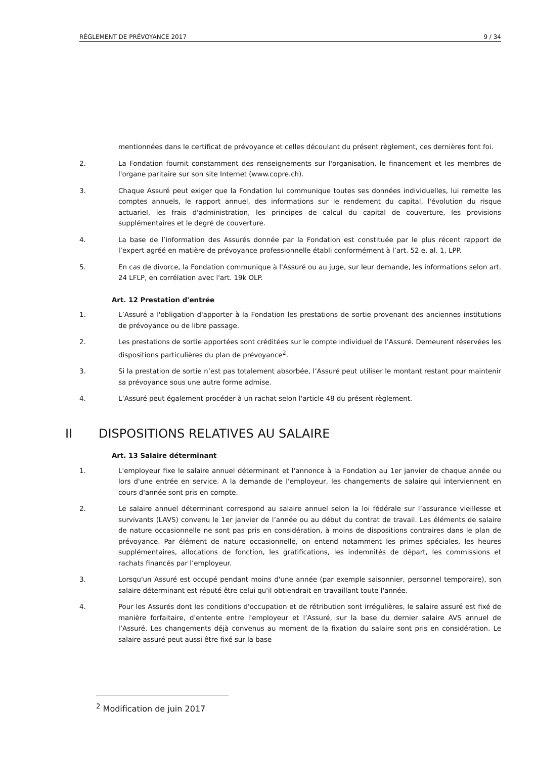RÈGLEMENT DE PRÉVOYANCE 2017 9 / 34
mentionnées dans le certificat de prévoyance et celles découlant du présent règlement, ces dernières font foi.
2. La Fondation fournit constamment des renseignements sur l'organisation, le financement et les membres de l'organe paritaire sur son site Internet (www.copre.ch).
3. Chaque Assuré peut exiger que la Fondation lui communique toutes ses données individuelles, lui remette les comptes annuels, le rapport annuel, des informations sur le rendement du capital, l'évolution du risque actuariel, les frais d'administration, les principes de calcul du capital de couverture, les provisions supplémentaires et le degré de couverture.
4. La base de l’information des Assurés donnée par la Fondation est constituée par le plus récent rapport de l’expert agréé en matière de prévoyance professionnelle établi conformément à l’art. 52 e, al. 1, LPP.
5. En cas de divorce, la Fondation communique à l'Assuré ou au juge, sur leur demande, les informations selon art. 24 LFLP, en corrélation avec l'art. 19k OLP.
Art. 12 Prestation d'entrée
1. L’Assuré a l'obligation d'apporter à la Fondation les prestations de sortie provenant des anciennes institutions de prévoyance ou de libre passage.
2. Les prestations de sortie apportées sont créditées sur le compte individuel de l’Assuré. Demeurent réservées les dispositions particulières du plan de prévoyance<sup>2</sup>.
3. Si la prestation de sortie n’est pas totalement absorbée, l’Assuré peut utiliser le montant restant pour maintenir sa prévoyance sous une autre forme admise.
4. L’Assuré peut également procéder à un rachat selon l'article 48 du présent règlement.
II DISPOSITIONS RELATIVES AU SALAIRE
Art. 13 Salaire déterminant
1. L'employeur fixe le salaire annuel déterminant et l'annonce à la Fondation au 1er janvier de chaque année ou lors d'une entrée en service. A la demande de l'employeur, les changements de salaire qui interviennent en cours d'année sont pris en compte.
2. Le salaire annuel déterminant correspond au salaire annuel selon la loi fédérale sur l’assurance vieillesse et survivants (LAVS) convenu le 1er janvier de l’année ou au début du contrat de travail. Les éléments de salaire de nature occasionnelle ne sont pas pris en considération, à moins de dispositions contraires dans le plan de prévoyance. Par élément de nature occasionnelle, on entend notamment les primes spéciales, les heures supplémentaires, allocations de fonction, les gratifications, les indemnités de départ, les commissions et rachats financés par l’employeur.
3. Lorsqu'un Assuré est occupé pendant moins d'une année (par exemple saisonnier, personnel temporaire), son salaire déterminant est réputé être celui qu'il obtiendrait en travaillant toute l'année.
4. Pour les Assurés dont les conditions d'occupation et de rétribution sont irrégulières, le salaire assuré est fixé de manière forfaitaire, d'entente entre l'employeur et l’Assuré, sur la base du dernier salaire AVS annuel de l’Assuré. Les changements déjà convenus au moment de la fixation du salaire sont pris en considération. Le salaire assuré peut aussi être fixé sur la base
<sup>2</sup> Modification de juin 2017